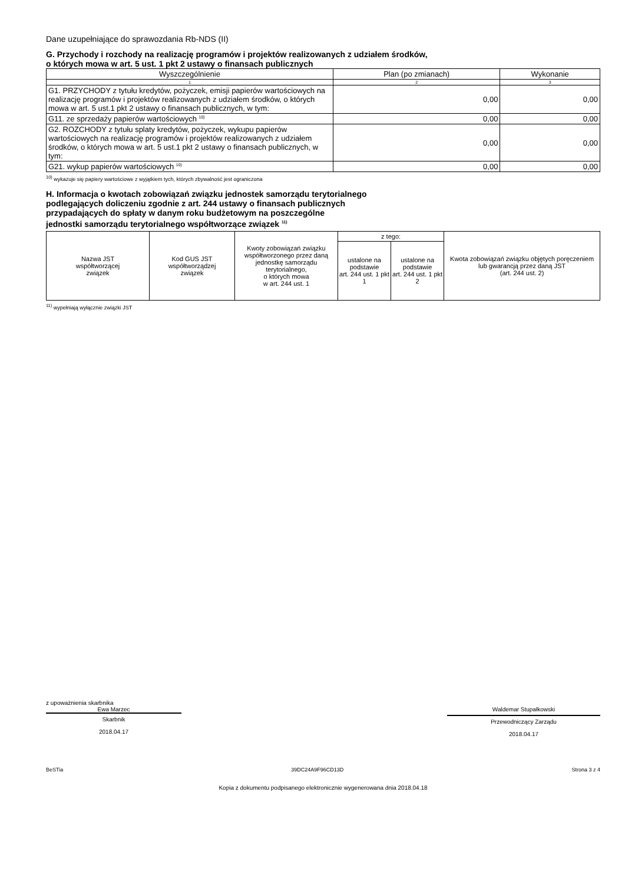Dane uzupełniające do sprawozdania Rb-NDS (II)
G. Przychody i rozchody na realizację programów i projektów realizowanych z udziałem środków,
o których mowa w art. 5 ust. 1 pkt 2 ustawy o finansach publicznych
| Wyszczególnienie | Plan (po zmianach) | Wykonanie |
| 1 | 2 | 3 |
| G1. PRZYCHODY z tytułu kredytów, pożyczek, emisji papierów wartościowych na realizację programów i projektów realizowanych z udziałem środków, o których mowa w art. 5 ust.1 pkt 2 ustawy o finansach publicznych, w tym: | 0,00 | 0,00 |
| G11. ze sprzedaży papierów wartościowych <sup>10)</sup> | 0,00 | 0,00 |
| G2. ROZCHODY z tytułu splaty kredytów, pożyczek, wykupu papierów wartościowych na realizację programów i projektów realizowanych z udziałem środków, o których mowa w art. 5 ust.1 pkt 2 ustawy o finansach publicznych, w tym: | 0,00 | 0,00 |
| G21. wykup papierów wartościowych <sup>10)</sup> | 0,00 | 0,00 |
<sup>10)</sup> wykazuje się papiery wartościowe z wyjątkiem tych, których zbywalność jest ograniczona
H. Informacja o kwotach zobowiązań związku jednostek samorządu terytorialnego
podlegających doliczeniu zgodnie z art. 244 ustawy o finansach publicznych
przypadających do spłaty w danym roku budżetowym na poszczególne
jednostki samorządu terytorialnego współtworzące związek <sup>11)</sup>
| Nazwa JST współtworzącej związek | Kod GUS JST współtworządzej związek | Kwoty zobowiązań związku współtworzonego przez daną jednostkę samorządu terytorialnego, o których mowa w art. 244 ust. 1 | z tego: | | Kwota zobowiązań związku objętych poręczeniem lub gwarancją przez daną JST (art. 244 ust. 2) |
| --- | --- | --- | --- | --- | --- |
| | | | ustalone na podstawie art. 244 ust. 1 pkt 1 | ustalone na podstawie art. 244 ust. 1 pkt 2 | |
<sup>11)</sup> wypełniają wyłącznie związki JST
z upoważnienia skarbnika
Ewa Marzec
Skarbnik
2018.04.17
Waldemar Stupałkowski
Przewodniczący Zarządu
2018.04.17
BeSTia 39DC24A9F96CD13D Strona 3 z 4
Kopia z dokumentu podpisanego elektronicznie wygenerowana dnia 2018.04.18